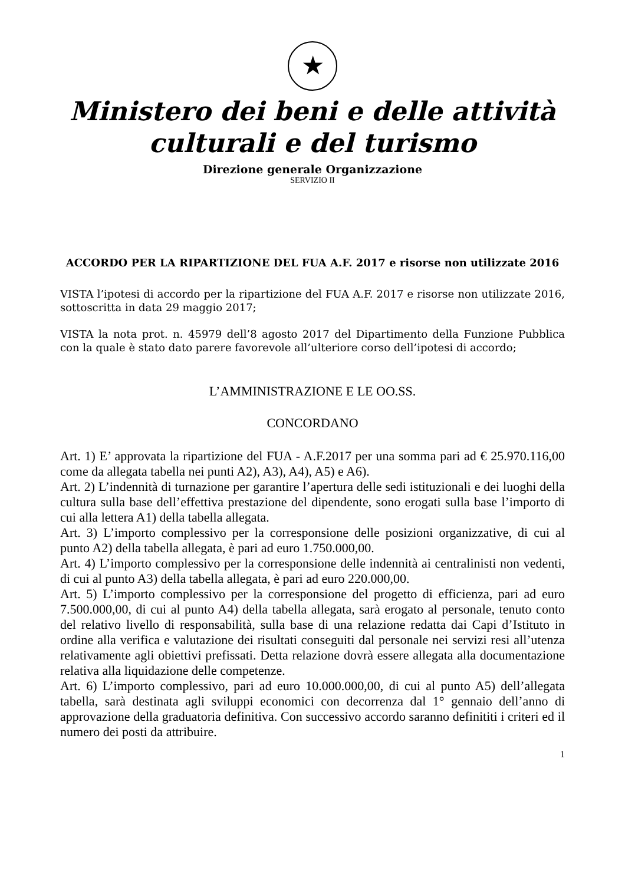★
Ministero dei beni e delle attività culturali e del turismo
Direzione generale Organizzazione
SERVIZIO II
ACCORDO PER LA RIPARTIZIONE DEL FUA A.F. 2017 e risorse non utilizzate 2016
VISTA l’ipotesi di accordo per la ripartizione del FUA A.F. 2017 e risorse non utilizzate 2016, sottoscritta in data 29 maggio 2017;
VISTA la nota prot. n. 45979 dell’8 agosto 2017 del Dipartimento della Funzione Pubblica con la quale è stato dato parere favorevole all’ulteriore corso dell’ipotesi di accordo;
L’AMMINISTRAZIONE E LE OO.SS.
CONCORDANO
Art. 1) E’ approvata la ripartizione del FUA - A.F.2017 per una somma pari ad € 25.970.116,00 come da allegata tabella nei punti A2), A3), A4), A5) e A6).
Art. 2) L’indennità di turnazione per garantire l’apertura delle sedi istituzionali e dei luoghi della cultura sulla base dell’effettiva prestazione del dipendente, sono erogati sulla base l’importo di cui alla lettera A1) della tabella allegata.
Art. 3) L’importo complessivo per la corresponsione delle posizioni organizzative, di cui al punto A2) della tabella allegata, è pari ad euro 1.750.000,00.
Art. 4) L’importo complessivo per la corresponsione delle indennità ai centralinisti non vedenti, di cui al punto A3) della tabella allegata, è pari ad euro 220.000,00.
Art. 5) L’importo complessivo per la corresponsione del progetto di efficienza, pari ad euro 7.500.000,00, di cui al punto A4) della tabella allegata, sarà erogato al personale, tenuto conto del relativo livello di responsabilità, sulla base di una relazione redatta dai Capi d’Istituto in ordine alla verifica e valutazione dei risultati conseguiti dal personale nei servizi resi all’utenza relativamente agli obiettivi prefissati. Detta relazione dovrà essere allegata alla documentazione relativa alla liquidazione delle competenze.
Art. 6) L’importo complessivo, pari ad euro 10.000.000,00, di cui al punto A5) dell’allegata tabella, sarà destinata agli sviluppi economici con decorrenza dal 1° gennaio dell’anno di approvazione della graduatoria definitiva. Con successivo accordo saranno definititi i criteri ed il numero dei posti da attribuire.
1